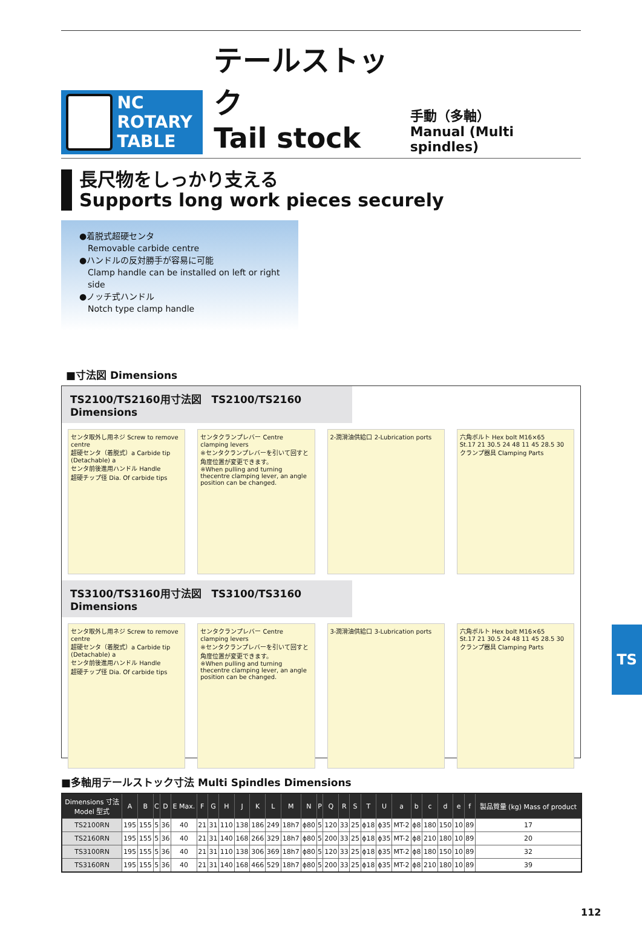NC ROTARY
TABLE
テールストック
Tail stock
手動（多軸）
Manual (Multi spindles)
長尺物をしっかり支える
Supports long work pieces securely
●着脱式超硬センタ
Removable carbide centre
●ハンドルの反対勝手が容易に可能
Clamp handle can be installed on left or right side
●ノッチ式ハンドル
Notch type clamp handle
■寸法図 Dimensions
TS2100/TS2160用寸法図　TS2100/TS2160 Dimensions
センタ取外し用ネジ Screw to remove centre
超硬センタ（着脱式）a Carbide tip (Detachable) a
センタ前後進用ハンドル Handle
超硬チップ径 Dia. Of carbide tips
センタクランプレバー Centre clamping levers
※センタクランプレバーを引いて回すと角度位置が変更できます。
※When pulling and turning thecentre clamping lever, an angle position can be changed.
2-潤滑油供給口 2-Lubrication ports
六角ボルト Hex bolt M16×65
St.17 21 30.5 24 48 11 45 28.5 30
クランプ器具 Clamping Parts
TS3100/TS3160用寸法図　TS3100/TS3160 Dimensions
センタ取外し用ネジ Screw to remove centre
超硬センタ（着脱式）a Carbide tip (Detachable) a
センタ前後進用ハンドル Handle
超硬チップ径 Dia. Of carbide tips
センタクランプレバー Centre clamping levers
※センタクランプレバーを引いて回すと角度位置が変更できます。
※When pulling and turning thecentre clamping lever, an angle position can be changed.
3-潤滑油供給口 3-Lubrication ports
六角ボルト Hex bolt M16×65
St.17 21 30.5 24 48 11 45 28.5 30
クランプ器具 Clamping Parts
■多軸用テールストック寸法 Multi Spindles Dimensions
| Dimensions 寸法 Model 型式 | A | B | C | D | E Max. | F | G | H | J | K | L | M | N | P | Q | R | S | T | U | a | b | c | d | e | f | 製品質量 (kg) Mass of product |
| --- | --- | --- | --- | --- | --- | --- | --- | --- | --- | --- | --- | --- | --- | --- | --- | --- | --- | --- | --- | --- | --- | --- | --- | --- | --- | --- |
| TS2100RN | 195 | 155 | 5 | 36 | 40 | 21 | 31 | 110 | 138 | 186 | 249 | 18h7 | ϕ80 | 5 | 120 | 33 | 25 | ϕ18 | ϕ35 | MT-2 | ϕ8 | 180 | 150 | 10 | 89 | 17 |
| TS2160RN | 195 | 155 | 5 | 36 | 40 | 21 | 31 | 140 | 168 | 266 | 329 | 18h7 | ϕ80 | 5 | 200 | 33 | 25 | ϕ18 | ϕ35 | MT-2 | ϕ8 | 210 | 180 | 10 | 89 | 20 |
| TS3100RN | 195 | 155 | 5 | 36 | 40 | 21 | 31 | 110 | 138 | 306 | 369 | 18h7 | ϕ80 | 5 | 120 | 33 | 25 | ϕ18 | ϕ35 | MT-2 | ϕ8 | 180 | 150 | 10 | 89 | 32 |
| TS3160RN | 195 | 155 | 5 | 36 | 40 | 21 | 31 | 140 | 168 | 466 | 529 | 18h7 | ϕ80 | 5 | 200 | 33 | 25 | ϕ18 | ϕ35 | MT-2 | ϕ8 | 210 | 180 | 10 | 89 | 39 |
TS
112